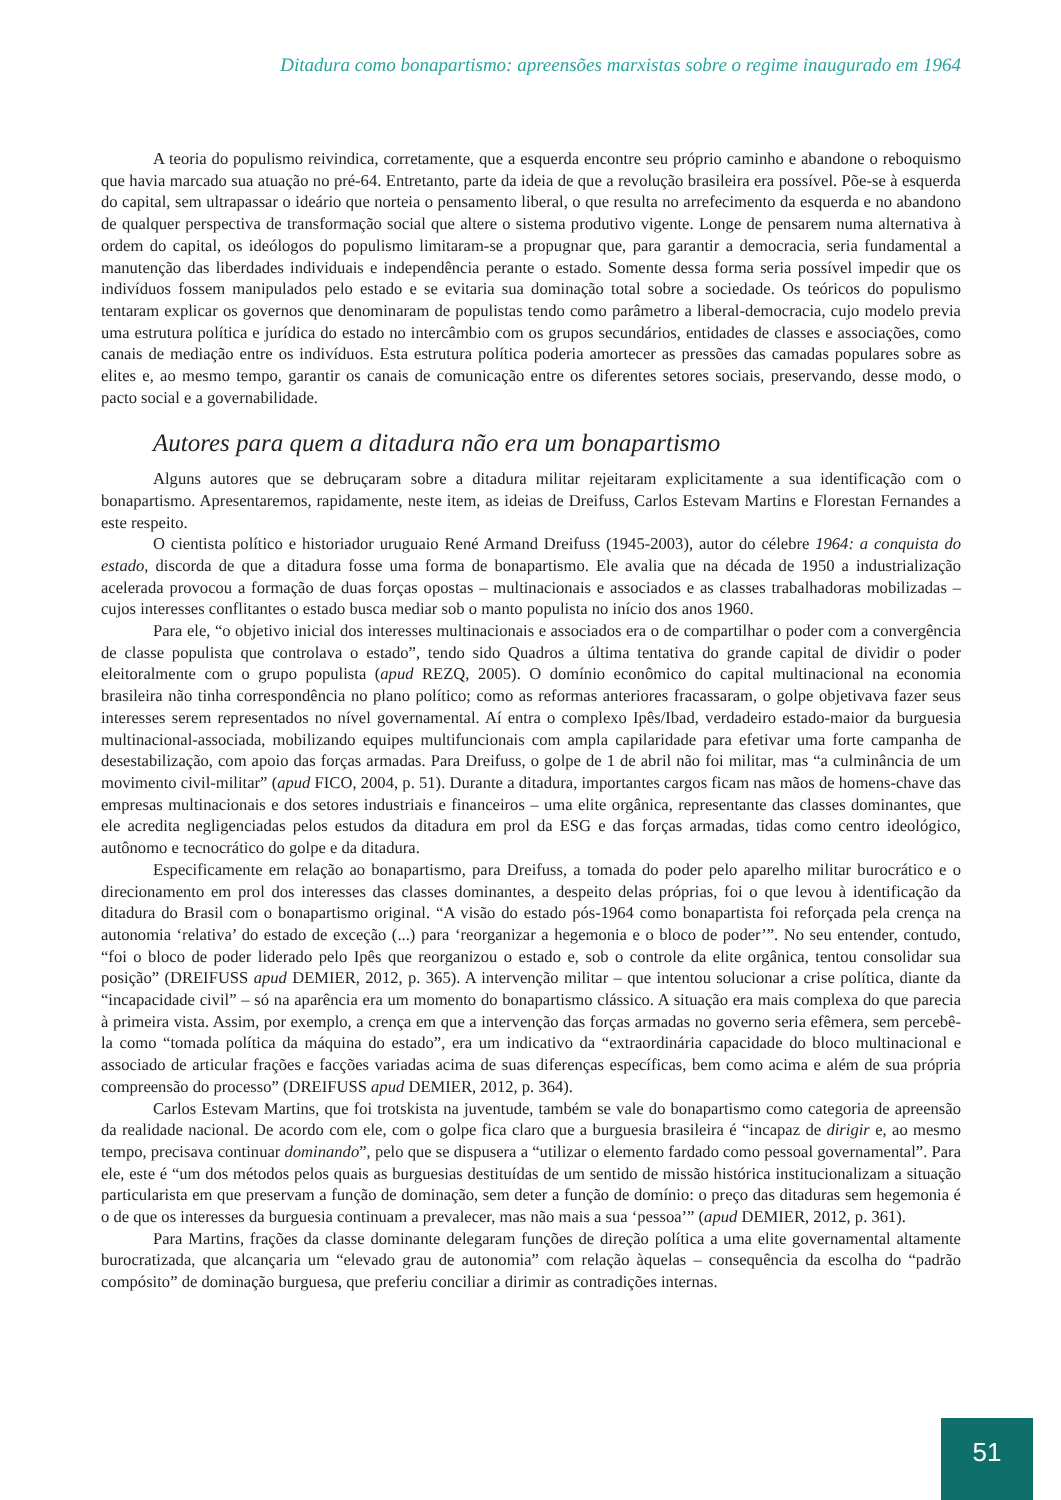Ditadura como bonapartismo: apreensões marxistas sobre o regime inaugurado em 1964
A teoria do populismo reivindica, corretamente, que a esquerda encontre seu próprio caminho e abandone o reboquismo que havia marcado sua atuação no pré-64. Entretanto, parte da ideia de que a revolução brasileira era possível. Põe-se à esquerda do capital, sem ultrapassar o ideário que norteia o pensamento liberal, o que resulta no arrefecimento da esquerda e no abandono de qualquer perspectiva de transformação social que altere o sistema produtivo vigente. Longe de pensarem numa alternativa à ordem do capital, os ideólogos do populismo limitaram-se a propugnar que, para garantir a democracia, seria fundamental a manutenção das liberdades individuais e independência perante o estado. Somente dessa forma seria possível impedir que os indivíduos fossem manipulados pelo estado e se evitaria sua dominação total sobre a sociedade. Os teóricos do populismo tentaram explicar os governos que denominaram de populistas tendo como parâmetro a liberal-democracia, cujo modelo previa uma estrutura política e jurídica do estado no intercâmbio com os grupos secundários, entidades de classes e associações, como canais de mediação entre os indivíduos. Esta estrutura política poderia amortecer as pressões das camadas populares sobre as elites e, ao mesmo tempo, garantir os canais de comunicação entre os diferentes setores sociais, preservando, desse modo, o pacto social e a governabilidade.
Autores para quem a ditadura não era um bonapartismo
Alguns autores que se debruçaram sobre a ditadura militar rejeitaram explicitamente a sua identificação com o bonapartismo. Apresentaremos, rapidamente, neste item, as ideias de Dreifuss, Carlos Estevam Martins e Florestan Fernandes a este respeito.
O cientista político e historiador uruguaio René Armand Dreifuss (1945-2003), autor do célebre 1964: a conquista do estado, discorda de que a ditadura fosse uma forma de bonapartismo. Ele avalia que na década de 1950 a industrialização acelerada provocou a formação de duas forças opostas – multinacionais e associados e as classes trabalhadoras mobilizadas – cujos interesses conflitantes o estado busca mediar sob o manto populista no início dos anos 1960.
Para ele, “o objetivo inicial dos interesses multinacionais e associados era o de compartilhar o poder com a convergência de classe populista que controlava o estado”, tendo sido Quadros a última tentativa do grande capital de dividir o poder eleitoralmente com o grupo populista (apud REZQ, 2005). O domínio econômico do capital multinacional na economia brasileira não tinha correspondência no plano político; como as reformas anteriores fracassaram, o golpe objetivava fazer seus interesses serem representados no nível governamental. Aí entra o complexo Ipês/Ibad, verdadeiro estado-maior da burguesia multinacional-associada, mobilizando equipes multifuncionais com ampla capilaridade para efetivar uma forte campanha de desestabilização, com apoio das forças armadas. Para Dreifuss, o golpe de 1 de abril não foi militar, mas “a culminância de um movimento civil-militar” (apud FICO, 2004, p. 51). Durante a ditadura, importantes cargos ficam nas mãos de homens-chave das empresas multinacionais e dos setores industriais e financeiros – uma elite orgânica, representante das classes dominantes, que ele acredita negligenciadas pelos estudos da ditadura em prol da ESG e das forças armadas, tidas como centro ideológico, autônomo e tecnocrático do golpe e da ditadura.
Especificamente em relação ao bonapartismo, para Dreifuss, a tomada do poder pelo aparelho militar burocrático e o direcionamento em prol dos interesses das classes dominantes, a despeito delas próprias, foi o que levou à identificação da ditadura do Brasil com o bonapartismo original. “A visão do estado pós-1964 como bonapartista foi reforçada pela crença na autonomia ‘relativa’ do estado de exceção (...) para ‘reorganizar a hegemonia e o bloco de poder’”. No seu entender, contudo, “foi o bloco de poder liderado pelo Ipês que reorganizou o estado e, sob o controle da elite orgânica, tentou consolidar sua posição” (DREIFUSS apud DEMIER, 2012, p. 365). A intervenção militar – que intentou solucionar a crise política, diante da “incapacidade civil” – só na aparência era um momento do bonapartismo clássico. A situação era mais complexa do que parecia à primeira vista. Assim, por exemplo, a crença em que a intervenção das forças armadas no governo seria efêmera, sem percebê-la como “tomada política da máquina do estado”, era um indicativo da “extraordinária capacidade do bloco multinacional e associado de articular frações e facções variadas acima de suas diferenças específicas, bem como acima e além de sua própria compreensão do processo” (DREIFUSS apud DEMIER, 2012, p. 364).
Carlos Estevam Martins, que foi trotskista na juventude, também se vale do bonapartismo como categoria de apreensão da realidade nacional. De acordo com ele, com o golpe fica claro que a burguesia brasileira é “incapaz de dirigir e, ao mesmo tempo, precisava continuar dominando”, pelo que se dispusera a “utilizar o elemento fardado como pessoal governamental”. Para ele, este é “um dos métodos pelos quais as burguesias destituídas de um sentido de missão histórica institucionalizam a situação particularista em que preservam a função de dominação, sem deter a função de domínio: o preço das ditaduras sem hegemonia é o de que os interesses da burguesia continuam a prevalecer, mas não mais a sua ‘pessoa’” (apud DEMIER, 2012, p. 361).
Para Martins, frações da classe dominante delegaram funções de direção política a uma elite governamental altamente burocratizada, que alcançaria um “elevado grau de autonomia” com relação àquelas – consequência da escolha do “padrão compósito” de dominação burguesa, que preferiu conciliar a dirimir as contradições internas.
51